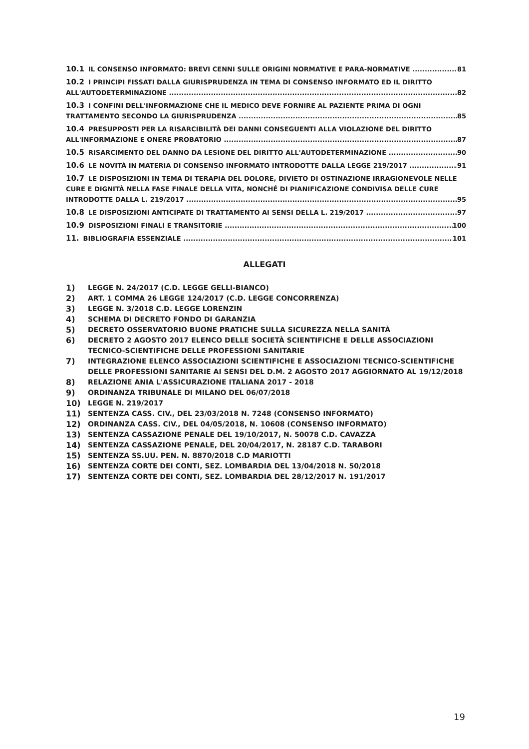10.1 IL CONSENSO INFORMATO: BREVI CENNI SULLE ORIGINI NORMATIVE E PARA-NORMATIVE 81
10.2 I PRINCIPI FISSATI DALLA GIURISPRUDENZA IN TEMA DI CONSENSO INFORMATO ED IL DIRITTO
ALL'AUTODETERMINAZIONE 82
10.3 I CONFINI DELL'INFORMAZIONE CHE IL MEDICO DEVE FORNIRE AL PAZIENTE PRIMA DI OGNI
TRATTAMENTO SECONDO LA GIURISPRUDENZA 85
10.4 PRESUPPOSTI PER LA RISARCIBILITÀ DEI DANNI CONSEGUENTI ALLA VIOLAZIONE DEL DIRITTO
ALL'INFORMAZIONE E ONERE PROBATORIO 87
10.5 RISARCIMENTO DEL DANNO DA LESIONE DEL DIRITTO ALL'AUTODETERMINAZIONE 90
10.6 LE NOVITÀ IN MATERIA DI CONSENSO INFORMATO INTRODOTTE DALLA LEGGE 219/2017 91
10.7 LE DISPOSIZIONI IN TEMA DI TERAPIA DEL DOLORE, DIVIETO DI OSTINAZIONE IRRAGIONEVOLE NELLE CURE E DIGNITÀ NELLA FASE FINALE DELLA VITA, NONCHÉ DI PIANIFICAZIONE CONDIVISA DELLE CURE
INTRODOTTE DALLA L. 219/2017 95
10.8 LE DISPOSIZIONI ANTICIPATE DI TRATTAMENTO AI SENSI DELLA L. 219/2017 97
10.9 DISPOSIZIONI FINALI E TRANSITORIE 100
11. BIBLIOGRAFIA ESSENZIALE 101
ALLEGATI
1) LEGGE N. 24/2017 (C.D. LEGGE GELLI-BIANCO)
2) ART. 1 COMMA 26 LEGGE 124/2017 (C.D. LEGGE CONCORRENZA)
3) LEGGE N. 3/2018 C.D. LEGGE LORENZIN
4) SCHEMA DI DECRETO FONDO DI GARANZIA
5) DECRETO OSSERVATORIO BUONE PRATICHE SULLA SICUREZZA NELLA SANITÀ
6) DECRETO 2 AGOSTO 2017 ELENCO DELLE SOCIETÀ SCIENTIFICHE E DELLE ASSOCIAZIONI TECNICO-SCIENTIFICHE DELLE PROFESSIONI SANITARIE
7) INTEGRAZIONE ELENCO ASSOCIAZIONI SCIENTIFICHE E ASSOCIAZIONI TECNICO-SCIENTIFICHE DELLE PROFESSIONI SANITARIE AI SENSI DEL D.M. 2 AGOSTO 2017 AGGIORNATO AL 19/12/2018
8) RELAZIONE ANIA L'ASSICURAZIONE ITALIANA 2017 - 2018
9) ORDINANZA TRIBUNALE DI MILANO DEL 06/07/2018
10) LEGGE N. 219/2017
11) SENTENZA CASS. CIV., DEL 23/03/2018 N. 7248 (CONSENSO INFORMATO)
12) ORDINANZA CASS. CIV., DEL 04/05/2018, N. 10608 (CONSENSO INFORMATO)
13) SENTENZA CASSAZIONE PENALE DEL 19/10/2017, N. 50078 C.D. CAVAZZA
14) SENTENZA CASSAZIONE PENALE, DEL 20/04/2017, N. 28187 C.D. TARABORI
15) SENTENZA SS.UU. PEN. N. 8870/2018 C.D MARIOTTI
16) SENTENZA CORTE DEI CONTI, SEZ. LOMBARDIA DEL 13/04/2018 N. 50/2018
17) SENTENZA CORTE DEI CONTI, SEZ. LOMBARDIA DEL 28/12/2017 N. 191/2017
19